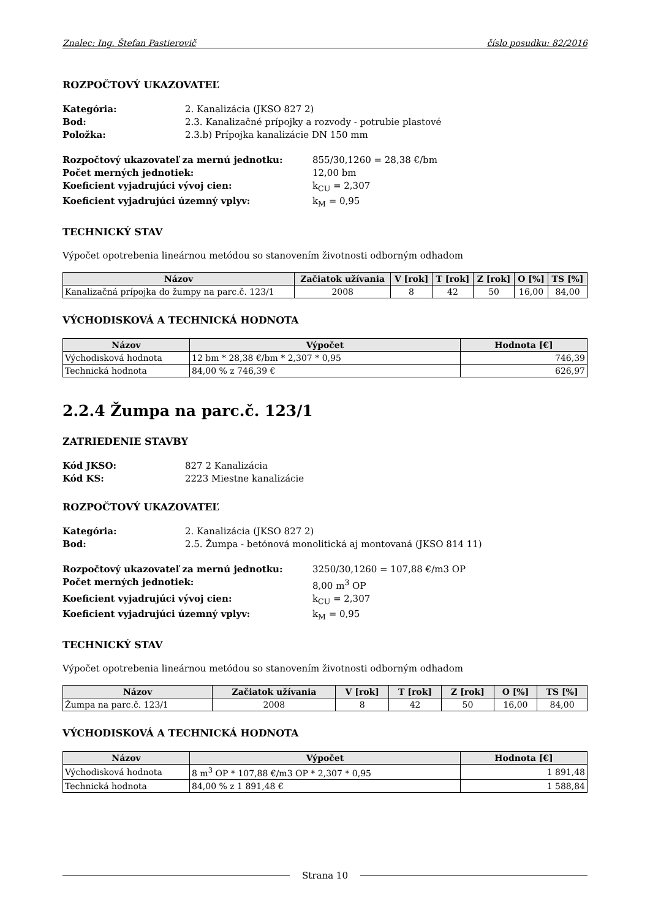Znalec: Ing. Štefan Pastierovič číslo posudku: 82/2016
ROZPOČTOVÝ UKAZOVATEĽ
Kategória: 2. Kanalizácia (JKSO 827 2) Bod: 2.3. Kanalizačné prípojky a rozvody - potrubie plastové Položka: 2.3.b) Prípojka kanalizácie DN 150 mm
Rozpočtový ukazovateľ za mernú jednotku: 855/30,1260 = 28,38 €/bm Počet merných jednotiek: 12,00 bm Koeficient vyjadrujúci vývoj cien: k<sub>CU</sub> = 2,307 Koeficient vyjadrujúci územný vplyv: k<sub>M</sub> = 0,95
TECHNICKÝ STAV
Výpočet opotrebenia lineárnou metódou so stanovením životnosti odborným odhadom
| Názov | Začiatok užívania | V [rok] | T [rok] | Z [rok] | O [%] | TS [%] |
| --- | --- | --- | --- | --- | --- | --- |
| Kanalizačná prípojka do žumpy na parc.č. 123/1 | 2008 | 8 | 42 | 50 | 16,00 | 84,00 |
VÝCHODISKOVÁ A TECHNICKÁ HODNOTA
| Názov | Výpočet | Hodnota [€] |
| --- | --- | --- |
| Východisková hodnota | 12 bm * 28,38 €/bm * 2,307 * 0,95 | 746,39 |
| Technická hodnota | 84,00 % z 746,39 € | 626,97 |
2.2.4 Žumpa na parc.č. 123/1
ZATRIEDENIE STAVBY
Kód JKSO: 827 2 Kanalizácia Kód KS: 2223 Miestne kanalizácie
ROZPOČTOVÝ UKAZOVATEĽ
Kategória: 2. Kanalizácia (JKSO 827 2) Bod: 2.5. Žumpa - betónová monolitická aj montovaná (JKSO 814 11)
Rozpočtový ukazovateľ za mernú jednotku: 3250/30,1260 = 107,88 €/m3 OP Počet merných jednotiek: 8,00 m<sup>3</sup> OP Koeficient vyjadrujúci vývoj cien: k<sub>CU</sub> = 2,307 Koeficient vyjadrujúci územný vplyv: k<sub>M</sub> = 0,95
TECHNICKÝ STAV
Výpočet opotrebenia lineárnou metódou so stanovením životnosti odborným odhadom
| Názov | Začiatok užívania | V [rok] | T [rok] | Z [rok] | O [%] | TS [%] |
| --- | --- | --- | --- | --- | --- | --- |
| Žumpa na parc.č. 123/1 | 2008 | 8 | 42 | 50 | 16,00 | 84,00 |
VÝCHODISKOVÁ A TECHNICKÁ HODNOTA
| Názov | Výpočet | Hodnota [€] |
| --- | --- | --- |
| Východisková hodnota | 8 m<sup>3</sup> OP * 107,88 €/m3 OP * 2,307 * 0,95 | 1 891,48 |
| Technická hodnota | 84,00 % z 1 891,48 € | 1 588,84 |
Strana 10